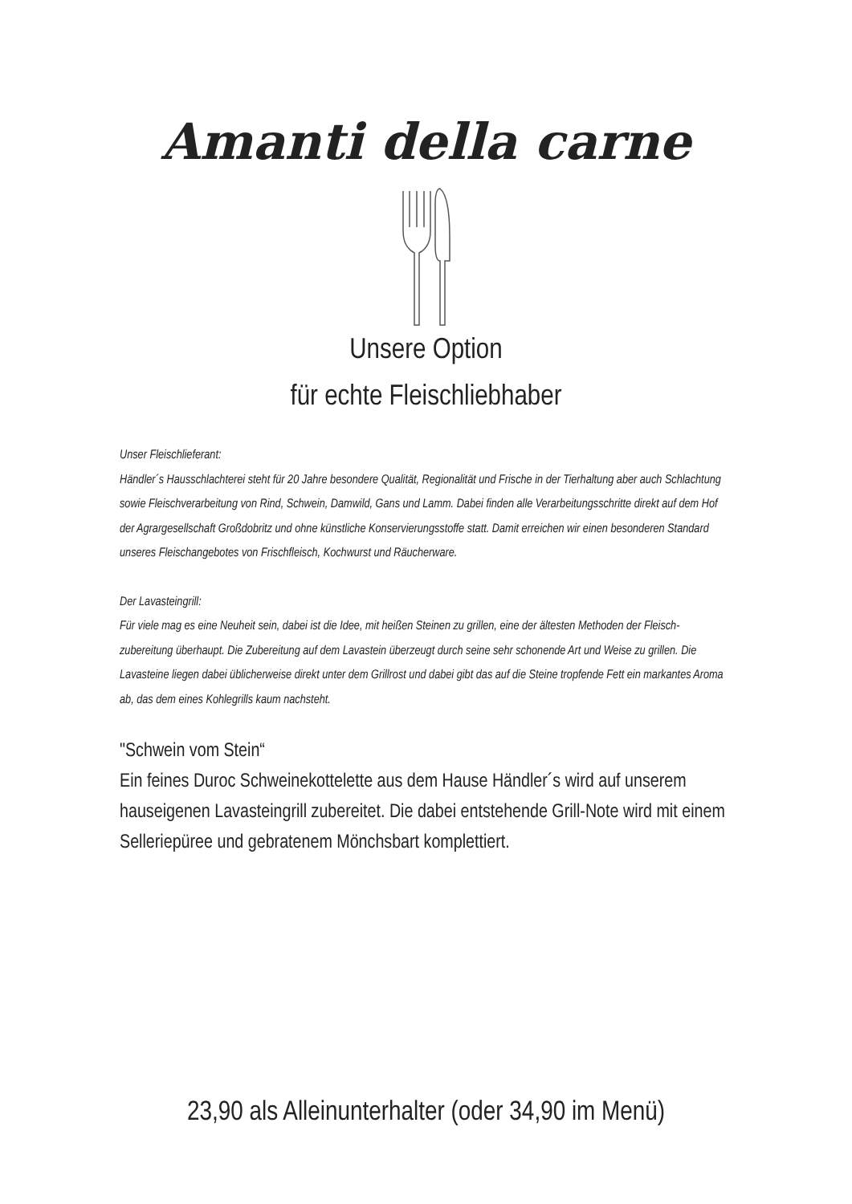Amanti della carne
Unsere Option
für echte Fleischliebhaber
Unser Fleischlieferant:
Händler´s Hausschlachterei steht für 20 Jahre besondere Qualität, Regionalität und Frische in der Tierhaltung aber auch Schlachtung sowie Fleischverarbeitung von Rind, Schwein, Damwild, Gans und Lamm. Dabei finden alle Verarbeitungsschritte direkt auf dem Hof der Agrargesellschaft Großdobritz und ohne künstliche Konservierungsstoffe statt. Damit erreichen wir einen besonderen Standard unseres Fleischangebotes von Frischfleisch, Kochwurst und Räucherware.
Der Lavasteingrill:
Für viele mag es eine Neuheit sein, dabei ist die Idee, mit heißen Steinen zu grillen, eine der ältesten Methoden der Fleisch-zubereitung überhaupt. Die Zubereitung auf dem Lavastein überzeugt durch seine sehr schonende Art und Weise zu grillen. Die Lavasteine liegen dabei üblicherweise direkt unter dem Grillrost und dabei gibt das auf die Steine tropfende Fett ein markantes Aroma ab, das dem eines Kohlegrills kaum nachsteht.
"Schwein vom Stein“
Ein feines Duroc Schweinekottelette aus dem Hause Händler´s wird auf unserem hauseigenen Lavasteingrill zubereitet. Die dabei entstehende Grill-Note wird mit einem Selleriepüree und gebratenem Mönchsbart komplettiert.
23,90 als Alleinunterhalter (oder 34,90 im Menü)